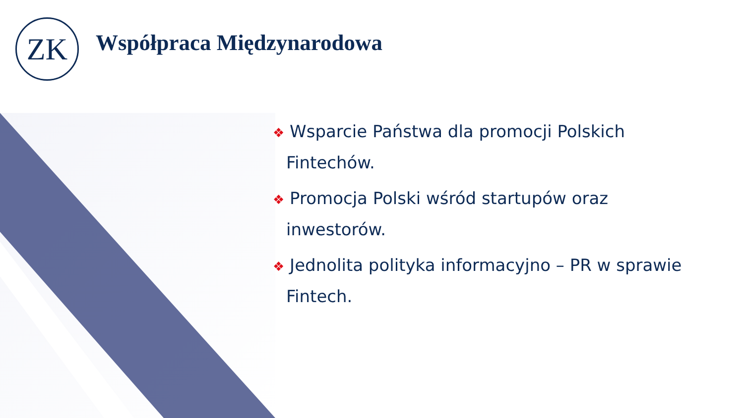ZK Współpraca Międzynarodowa
❖ Wsparcie Państwa dla promocji Polskich Fintechów.
❖ Promocja Polski wśród startupów oraz inwestorów.
❖ Jednolita polityka informacyjno – PR w sprawie Fintech.